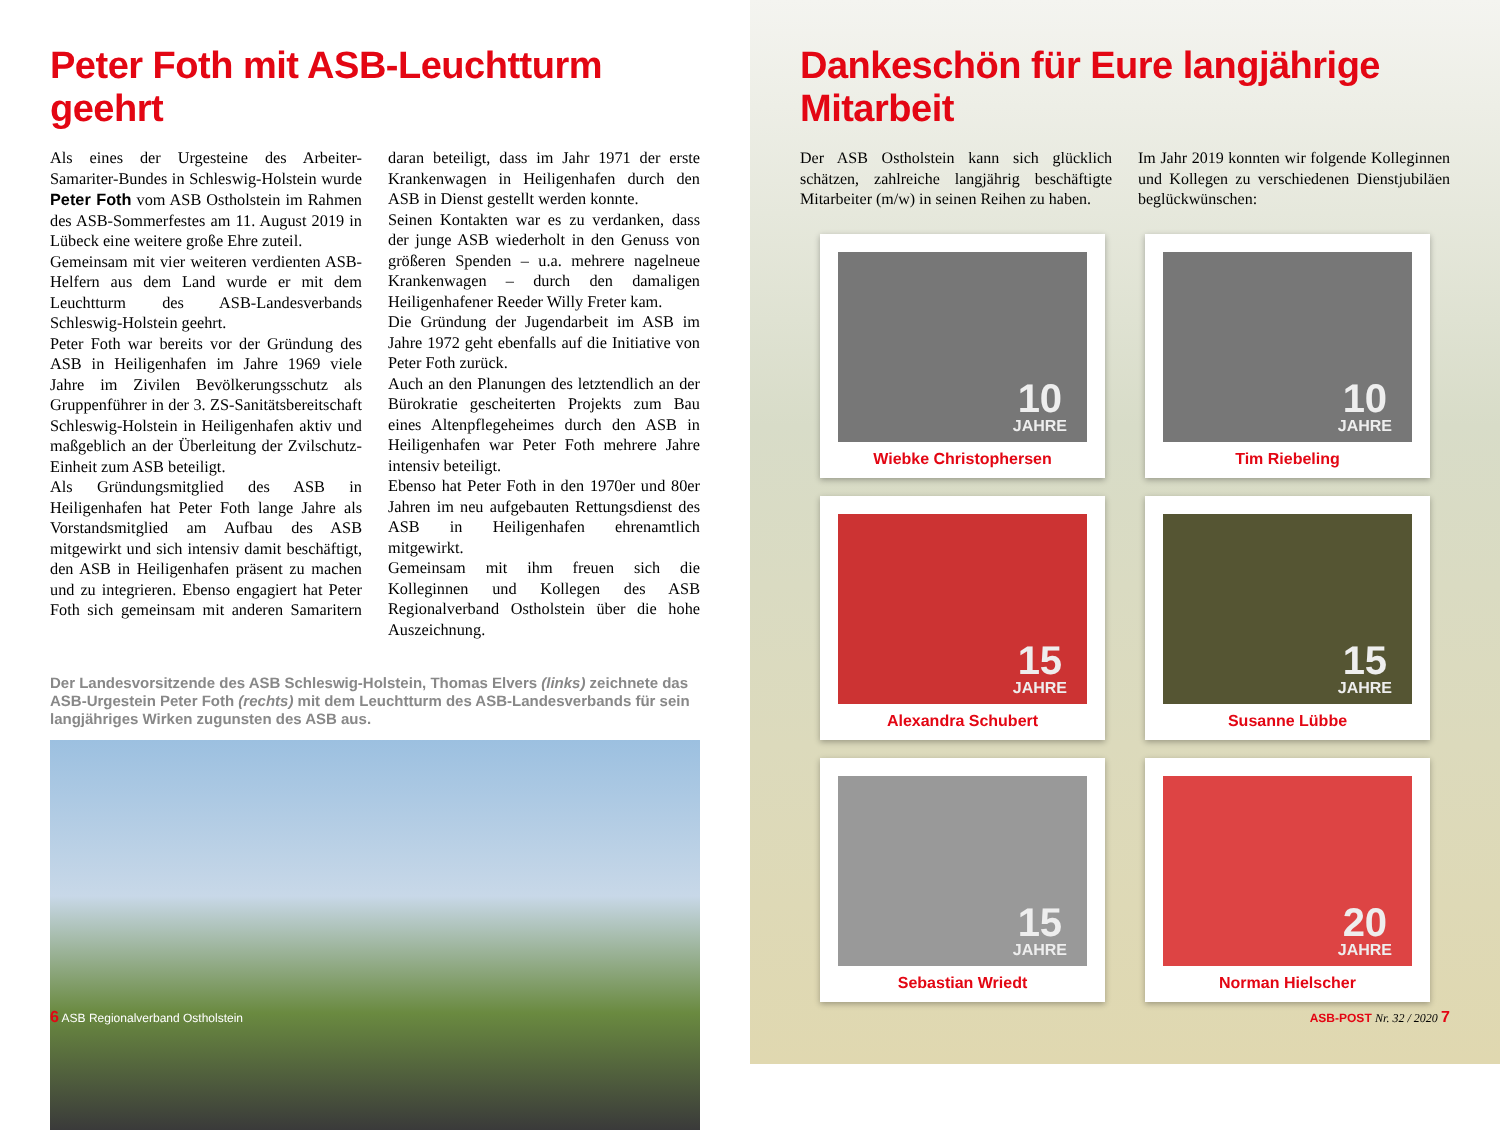Peter Foth mit ASB-Leuchtturm geehrt
Als eines der Urgesteine des Arbeiter-Samariter-Bundes in Schleswig-Holstein wurde Peter Foth vom ASB Ostholstein im Rahmen des ASB-Sommerfestes am 11. August 2019 in Lübeck eine weitere große Ehre zuteil.
Gemeinsam mit vier weiteren verdienten ASB-Helfern aus dem Land wurde er mit dem Leuchtturm des ASB-Landesverbands Schleswig-Holstein geehrt.
Peter Foth war bereits vor der Gründung des ASB in Heiligenhafen im Jahre 1969 viele Jahre im Zivilen Bevölkerungsschutz als Gruppenführer in der 3. ZS-Sanitätsbereitschaft Schleswig-Holstein in Heiligenhafen aktiv und maßgeblich an der Überleitung der Zvilschutz-Einheit zum ASB beteiligt.
Als Gründungsmitglied des ASB in Heiligenhafen hat Peter Foth lange Jahre als Vorstandsmitglied am Aufbau des ASB mitgewirkt und sich intensiv damit beschäftigt, den ASB in Heiligenhafen präsent zu machen und zu integrieren. Ebenso engagiert hat Peter Foth sich gemeinsam mit anderen Samaritern daran beteiligt, dass im Jahr 1971 der erste Krankenwagen in Heiligenhafen durch den ASB in Dienst gestellt werden konnte.
Seinen Kontakten war es zu verdanken, dass der junge ASB wiederholt in den Genuss von größeren Spenden – u.a. mehrere nagelneue Krankenwagen – durch den damaligen Heiligenhafener Reeder Willy Freter kam.
Die Gründung der Jugendarbeit im ASB im Jahre 1972 geht ebenfalls auf die Initiative von Peter Foth zurück.
Auch an den Planungen des letztendlich an der Bürokratie gescheiterten Projekts zum Bau eines Altenpflegeheimes durch den ASB in Heiligenhafen war Peter Foth mehrere Jahre intensiv beteiligt.
Ebenso hat Peter Foth in den 1970er und 80er Jahren im neu aufgebauten Rettungsdienst des ASB in Heiligenhafen ehrenamtlich mitgewirkt.
Gemeinsam mit ihm freuen sich die Kolleginnen und Kollegen des ASB Regionalverband Ostholstein über die hohe Auszeichnung.
Der Landesvorsitzende des ASB Schleswig-Holstein, Thomas Elvers (links) zeichnete das ASB-Urgestein Peter Foth (rechts) mit dem Leuchtturm des ASB-Landesverbands für sein langjähriges Wirken zugunsten des ASB aus.
6 ASB Regionalverband Ostholstein
Dankeschön für Eure langjährige Mitarbeit
Der ASB Ostholstein kann sich glücklich schätzen, zahlreiche langjährig beschäftigte Mitarbeiter (m/w) in seinen Reihen zu haben.
Im Jahr 2019 konnten wir folgende Kolleginnen und Kollegen zu verschiedenen Dienstjubiläen beglückwünschen:
10
JAHRE
Wiebke Christophersen
10
JAHRE
Tim Riebeling
15
JAHRE
Alexandra Schubert
15
JAHRE
Susanne Lübbe
15
JAHRE
Sebastian Wriedt
20
JAHRE
Norman Hielscher
ASB-POST Nr. 32 / 2020 7